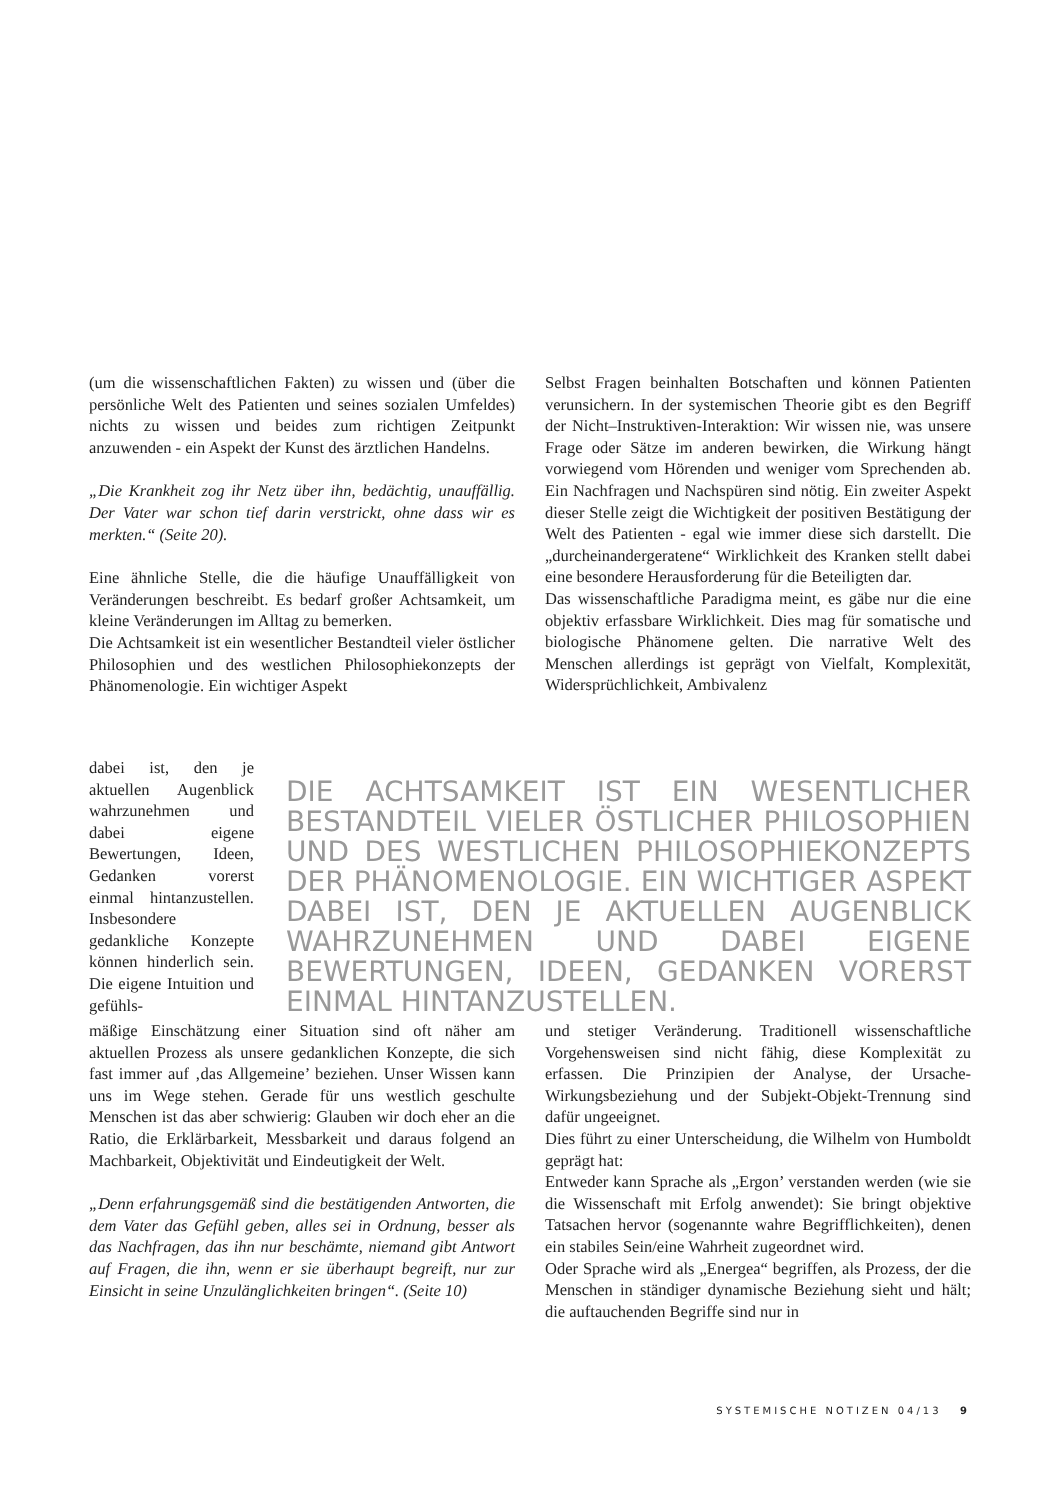(um die wissenschaftlichen Fakten) zu wissen und (über die persönliche Welt des Patienten und seines sozialen Umfeldes) nichts zu wissen und beides zum richtigen Zeitpunkt anzuwenden - ein Aspekt der Kunst des ärztlichen Handelns.
„Die Krankheit zog ihr Netz über ihn, bedächtig, unauffällig. Der Vater war schon tief darin verstrickt, ohne dass wir es merkten.“ (Seite 20).
Eine ähnliche Stelle, die die häufige Unauffälligkeit von Veränderungen beschreibt. Es bedarf großer Achtsamkeit, um kleine Veränderungen im Alltag zu bemerken.
Die Achtsamkeit ist ein wesentlicher Bestandteil vieler östlicher Philosophien und des westlichen Philosophiekonzepts der Phänomenologie. Ein wichtiger Aspekt
Selbst Fragen beinhalten Botschaften und können Patienten verunsichern. In der systemischen Theorie gibt es den Begriff der Nicht–Instruktiven-Interaktion: Wir wissen nie, was unsere Frage oder Sätze im anderen bewirken, die Wirkung hängt vorwiegend vom Hörenden und weniger vom Sprechenden ab. Ein Nachfragen und Nachspüren sind nötig. Ein zweiter Aspekt dieser Stelle zeigt die Wichtigkeit der positiven Bestätigung der Welt des Patienten - egal wie immer diese sich darstellt. Die „durcheinandergeratene“ Wirklichkeit des Kranken stellt dabei eine besondere Herausforderung für die Beteiligten dar.
Das wissenschaftliche Paradigma meint, es gäbe nur die eine objektiv erfassbare Wirklichkeit. Dies mag für somatische und biologische Phänomene gelten. Die narrative Welt des Menschen allerdings ist geprägt von Vielfalt, Komplexität, Widersprüchlichkeit, Ambivalenz
dabei ist, den je aktuellen Augenblick wahrzunehmen und dabei eigene Bewertungen, Ideen, Gedanken vorerst einmal hintanzustellen. Insbesondere gedankliche Konzepte können hinderlich sein. Die eigene Intuition und gefühls-
DIE ACHTSAMKEIT IST EIN WESENTLICHER BESTANDTEIL VIELER ÖSTLICHER PHILOSOPHIEN UND DES WESTLICHEN PHILOSOPHIEKONZEPTS DER PHÄNOMENOLOGIE. EIN WICHTIGER ASPEKT DABEI IST, DEN JE AKTUELLEN AUGENBLICK WAHRZUNEHMEN UND DABEI EIGENE BEWERTUNGEN, IDEEN, GEDANKEN VORERST EINMAL HINTANZUSTELLEN.
mäßige Einschätzung einer Situation sind oft näher am aktuellen Prozess als unsere gedanklichen Konzepte, die sich fast immer auf ‚das Allgemeine’ beziehen. Unser Wissen kann uns im Wege stehen. Gerade für uns westlich geschulte Menschen ist das aber schwierig: Glauben wir doch eher an die Ratio, die Erklärbarkeit, Messbarkeit und daraus folgend an Machbarkeit, Objektivität und Eindeutigkeit der Welt.
„Denn erfahrungsgemäß sind die bestätigenden Antworten, die dem Vater das Gefühl geben, alles sei in Ordnung, besser als das Nachfragen, das ihn nur beschämte, niemand gibt Antwort auf Fragen, die ihn, wenn er sie überhaupt begreift, nur zur Einsicht in seine Unzulänglichkeiten bringen“. (Seite 10)
und stetiger Veränderung. Traditionell wissenschaftliche Vorgehensweisen sind nicht fähig, diese Komplexität zu erfassen. Die Prinzipien der Analyse, der Ursache-Wirkungsbeziehung und der Subjekt-Objekt-Trennung sind dafür ungeeignet.
Dies führt zu einer Unterscheidung, die Wilhelm von Humboldt geprägt hat:
Entweder kann Sprache als „Ergon’ verstanden werden (wie sie die Wissenschaft mit Erfolg anwendet): Sie bringt objektive Tatsachen hervor (sogenannte wahre Begrifflichkeiten), denen ein stabiles Sein/eine Wahrheit zugeordnet wird.
Oder Sprache wird als „Energea“ begriffen, als Prozess, der die Menschen in ständiger dynamische Beziehung sieht und hält; die auftauchenden Begriffe sind nur in
SYSTEMISCHE NOTIZEN 04/13 9